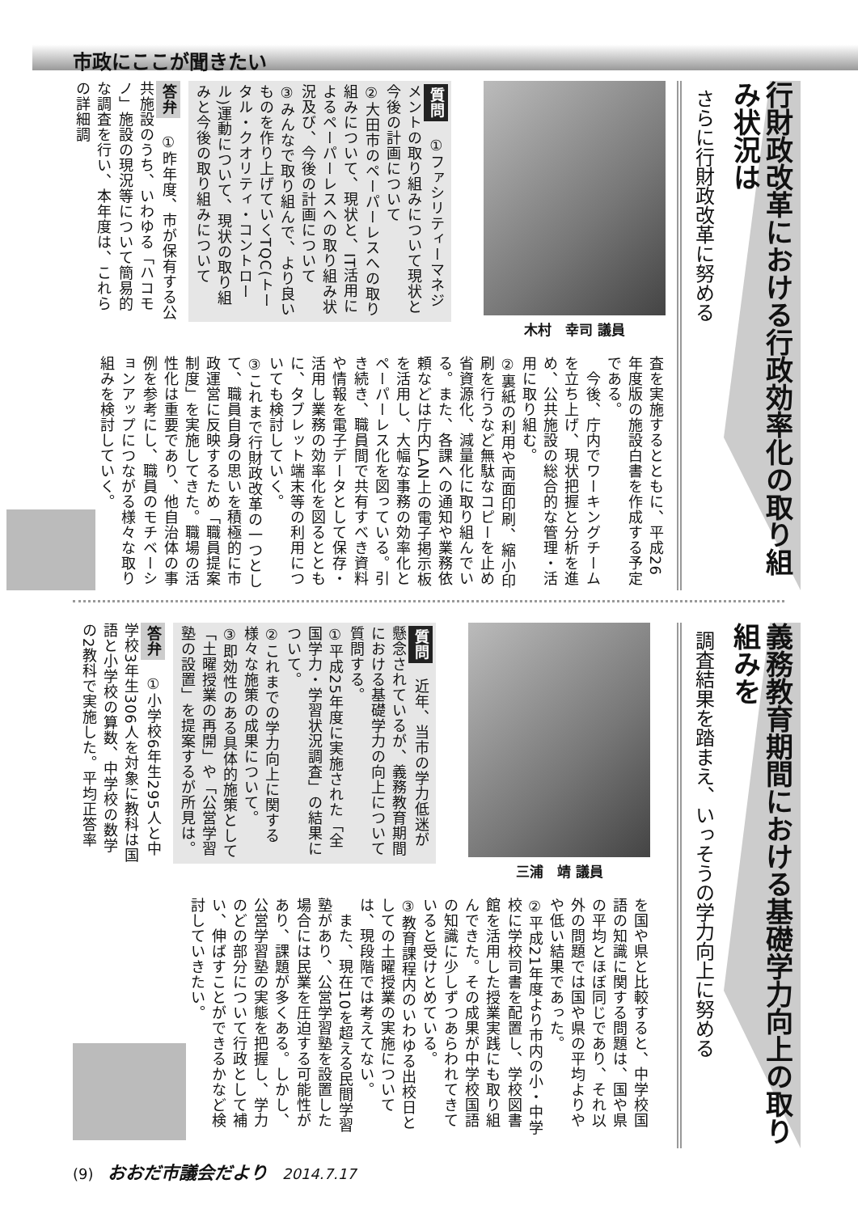市政にここが聞きたい
行財政改革における行政効率化の取り組み状況は
さらに行財政改革に努める
木村　幸司 議員
質問　①ファシリティーマネジメントの取り組みについて現状と今後の計画について
②大田市のペーパーレスへの取り組みについて、現状と、IT活用によるペーパーレスへの取り組み状況及び、今後の計画について
③みんなで取り組んで、より良いものを作り上げていくTQC(トータル・クオリティ・コントロール)運動について、現状の取り組みと今後の取り組みについて
答弁　①昨年度、市が保有する公共施設のうち、いわゆる「ハコモノ」施設の現況等について簡易的な調査を行い、本年度は、これらの詳細調
査を実施するとともに、平成26年度版の施設白書を作成する予定である。
　今後、庁内でワーキングチームを立ち上げ、現状把握と分析を進め、公共施設の総合的な管理・活用に取り組む。
②裏紙の利用や両面印刷、縮小印刷を行うなど無駄なコピーを止め省資源化、減量化に取り組んでいる。また、各課への通知や業務依頼などは庁内LAN上の電子掲示板を活用し、大幅な事務の効率化とペーパーレス化を図っている。引き続き、職員間で共有すべき資料や情報を電子データとして保存・活用し業務の効率化を図るとともに、タブレット端末等の利用についても検討していく。
③これまで行財政改革の一つとして、職員自身の思いを積極的に市政運営に反映するため「職員提案制度」を実施してきた。職場の活性化は重要であり、他自治体の事例を参考にし、職員のモチベーションアップにつながる様々な取り組みを検討していく。
義務教育期間における基礎学力向上の取り組みを
調査結果を踏まえ、いっそうの学力向上に努める
三浦　靖 議員
質問　近年、当市の学力低迷が懸念されているが、義務教育期間における基礎学力の向上について質問する。
①平成25年度に実施された「全国学力・学習状況調査」の結果について。
②これまでの学力向上に関する様々な施策の成果について。
③即効性のある具体的施策として「土曜授業の再開」や「公営学習塾の設置」を提案するが所見は。
答弁　①小学校6年生295人と中学校3年生306人を対象に教科は国語と小学校の算数、中学校の数学の2教科で実施した。平均正答率
を国や県と比較すると、中学校国語の知識に関する問題は、国や県の平均とほぼ同じであり、それ以外の問題では国や県の平均よりやや低い結果であった。
②平成21年度より市内の小・中学校に学校司書を配置し、学校図書館を活用した授業実践にも取り組んできた。その成果が中学校国語の知識に少しずつあらわれてきていると受けとめている。
③教育課程内のいわゆる出校日としての土曜授業の実施については、現段階では考えてない。
　また、現在10を超える民間学習塾があり、公営学習塾を設置した場合には民業を圧迫する可能性があり、課題が多くある。しかし、公営学習塾の実態を把握し、学力のどの部分について行政として補い、伸ばすことができるかなど検討していきたい。
(9) おおだ市議会だより 2014.7.17